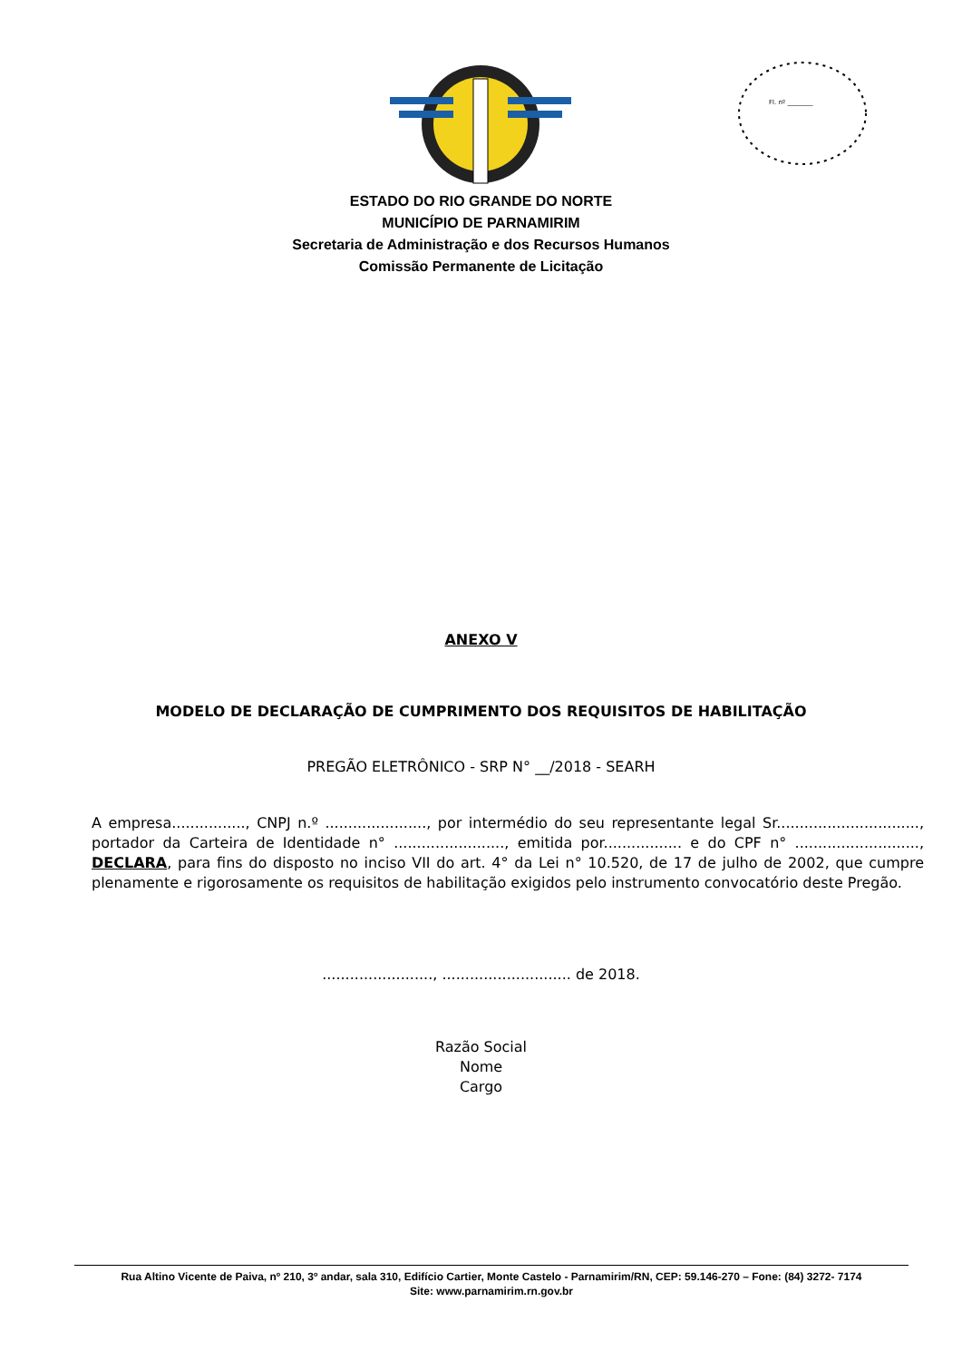Fl. nº ________
ESTADO DO RIO GRANDE DO NORTE
MUNICÍPIO DE PARNAMIRIM
Secretaria de Administração e dos Recursos Humanos
Comissão Permanente de Licitação
ANEXO V
MODELO DE DECLARAÇÃO DE CUMPRIMENTO DOS REQUISITOS DE HABILITAÇÃO
PREGÃO ELETRÔNICO - SRP N° __/2018 - SEARH
A empresa................, CNPJ n.º ......................, por intermédio do seu representante legal Sr..............................., portador da Carteira de Identidade n° ........................, emitida por................. e do CPF n° ..........................., DECLARA, para fins do disposto no inciso VII do art. 4° da Lei n° 10.520, de 17 de julho de 2002, que cumpre plenamente e rigorosamente os requisitos de habilitação exigidos pelo instrumento convocatório deste Pregão.
........................, ............................ de 2018.
Razão Social
Nome
Cargo
Rua Altino Vicente de Paiva, nº 210, 3º andar, sala 310, Edifício Cartier, Monte Castelo - Parnamirim/RN, CEP: 59.146-270 – Fone: (84) 3272- 7174
Site: www.parnamirim.rn.gov.br